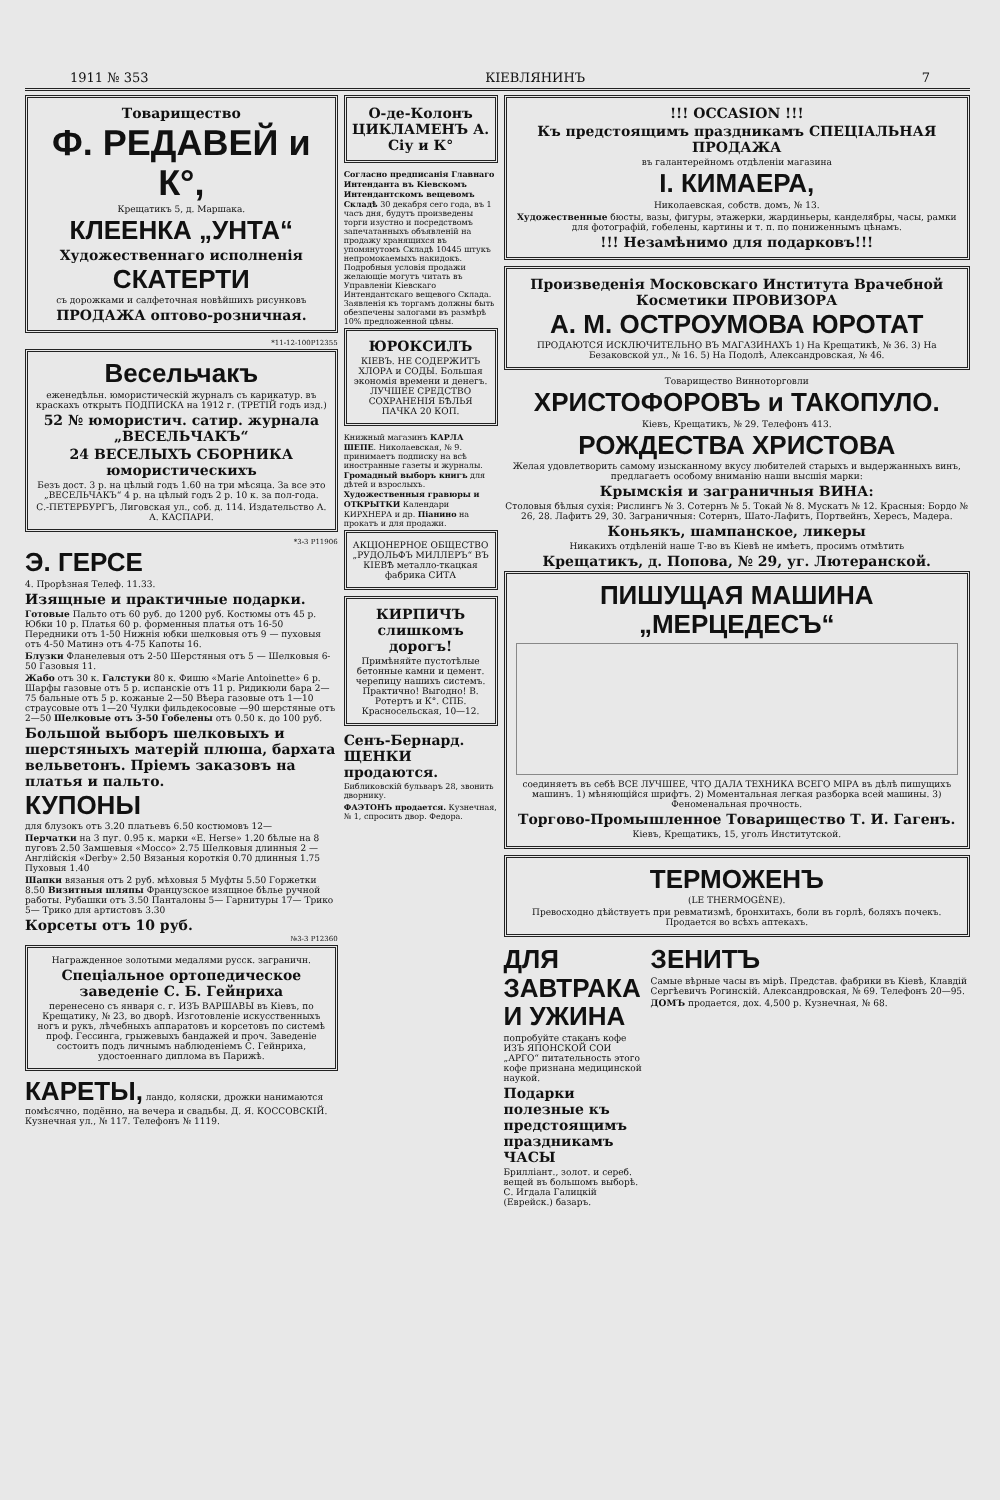1911 № 353 КІЕВЛЯНИНЪ 7
Товарищество
Ф. РЕДАВЕЙ и К°,
Крещатикъ 5, д. Маршака.
КЛЕЕНКА „УНТА“
Художественнаго исполненія
СКАТЕРТИ
съ дорожками и салфеточная новѣйшихъ рисунковъ
ПРОДАЖА оптово-розничная.
*11-12-100Р12355
Весельчакъ
еженедѣльн. юмористическій журналъ съ карикатур. въ краскахъ открытъ ПОДПИСКА на 1912 г. (ТРЕТІЙ годъ изд.)
52 № юмористич. сатир. журнала „ВЕСЕЛЬЧАКЪ“
24 ВЕСЕЛЫХЪ СБОРНИКА юмористическихъ
Безъ дост. 3 р. на цѣлый годъ 1.60 на три мѣсяца. За все это „ВЕСЕЛЬЧАКЪ“ 4 р. на цѣлый годъ 2 р. 10 к. за пол-года.
С.-ПЕТЕРБУРГЪ, Лиговская ул., соб. д. 114. Издательство А. А. КАСПАРИ.
*3-3 Р11906
Э. ГЕРСЕ
4. Прорѣзная Телеф. 11.33.
Изящные и практичные подарки.
Готовые Пальто отъ 60 руб. до 1200 руб. Костюмы отъ 45 р. Юбки 10 р. Платья 60 р. форменныя платья отъ 16-50 Передники отъ 1-50 Нижнія юбки шелковыя отъ 9 — пуховыя отъ 4-50 Матинэ отъ 4-75 Капоты 16.
Блузки Фланелевыя отъ 2-50 Шерстяныя отъ 5 — Шелковыя 6-50 Газовыя 11.
Жабо отъ 30 к. Галстуки 80 к. Фишю «Marie Antoinette» 6 р. Шарфы газовые отъ 5 р. испанскіе отъ 11 р. Ридикюли бара 2—75 бальные отъ 5 р. кожаные 2—50 Вѣера газовые отъ 1—10 страусовые отъ 1—20 Чулки фильдекосовые —90 шерстяные отъ 2—50 Шелковые отъ 3-50 Гобелены отъ 0.50 к. до 100 руб.
Большой выборъ шелковыхъ и шерстяныхъ матерій плюша, бархата вельветонъ. Пріемъ заказовъ на платья и пальто.
КУПОНЫ
для блузокъ отъ 3.20 платьевъ 6.50 костюмовъ 12—
Перчатки на 3 пуг. 0.95 к. марки «E. Herse» 1.20 бѣлые на 8 пуговъ 2.50 Замшевыя «Mocco» 2.75 Шелковыя длинныя 2 — Англійскія «Derby» 2.50 Вязаныя короткія 0.70 длинныя 1.75 Пуховыя 1.40
Шапки вязаныя отъ 2 руб. мѣховыя 5 Муфты 5.50 Горжетки 8.50 Визитныя шляпы Французское изящное бѣлье ручной работы. Рубашки отъ 3.50 Панталоны 5— Гарнитуры 17— Трико 5— Трико для артистовъ 3.30
Корсеты отъ 10 руб.
№3-3 Р12360
Награжденное золотыми медалями русск. заграничн.
Спеціальное ортопедическое заведеніе С. Б. Гейнриха
перенесено съ января с. г. ИЗЪ ВАРШАВЫ въ Кіевъ, по Крещатику, № 23, во дворѣ. Изготовленіе искусственныхъ ногъ и рукъ, лѣчебныхъ аппаратовъ и корсетовъ по системѣ проф. Гессинга, грыжевыхъ бандажей и проч. Заведеніе состоитъ подъ личнымъ наблюденіемъ С. Гейнриха, удостоеннаго диплома въ Парижѣ.
КАРЕТЫ, ландо, коляски, дрожки нанимаются помѣсячно, подённо, на вечера и свадьбы. Д. Я. КОССОВСКІЙ. Кузнечная ул., № 117. Телефонъ № 1119.
О-де-Колонъ ЦИКЛАМЕНЪ А. Сіу и К°
Согласно предписанія Главнаго Интенданта въ Кіевскомъ Интендантскомъ вещевомъ Складѣ 30 декабря сего года, въ 1 часъ дня, будутъ произведены торги изустно и посредствомъ запечатанныхъ объявленій на продажу хранящихся въ упомянутомъ Складѣ 10445 штукъ непромокаемыхъ накидокъ. Подробныя условія продажи желающіе могутъ читать въ Управленіи Кіевскаго Интендантскаго вещевого Склада. Заявленія къ торгамъ должны быть обезпечены залогами въ размѣрѣ 10% предложенной цѣны.
ЮРОКСИЛЪ
КІЕВЪ. НЕ СОДЕРЖИТЪ ХЛОРА и СОДЫ. Большая экономія времени и денегъ. ЛУЧШЕЕ СРЕДСТВО СОХРАНЕНІЯ БѢЛЬЯ ПАЧКА 20 КОП.
Книжный магазинъ КАРЛА ШЕПЕ. Николаевская, № 9. принимаетъ подписку на всѣ иностранные газеты и журналы. Громадный выборъ книгъ для дѣтей и взрослыхъ. Художественныя гравюры и ОТКРЫТКИ Календари КИРХНЕРА и др. Піанино на прокатъ и для продажи.
АКЦІОНЕРНОЕ ОБЩЕСТВО „РУДОЛЬФЪ МИЛЛЕРЪ“ ВЪ КІЕВѢ металло-ткацкая фабрика СИТА
КИРПИЧЪ слишкомъ дорогъ!
Примѣняйте пустотѣлые бетонные камни и цемент. черепицу нашихъ системъ. Практично! Выгодно! В. Ротертъ и К°. СПБ. Красносельская, 10—12.
Сенъ-Бернард. ЩЕНКИ продаются.
Библиковскій бульваръ 28, звонить дворнику.
ФАЭТОНЪ продается. Кузнечная, № 1, спросить двор. Федора.
!!! OCCASION !!!
Къ предстоящимъ праздникамъ СПЕЦІАЛЬНАЯ ПРОДАЖА
въ галантерейномъ отдѣленіи магазина
І. КИМАЕРА,
Николаевская, собств. домъ, № 13.
Художественные бюсты, вазы, фигуры, этажерки, жардиньеры, канделябры, часы, рамки для фотографій, гобелены, картины и т. п. по пониженнымъ цѣнамъ.
!!! Незамѣнимо для подарковъ!!!
Произведенія Московскаго Института Врачебной Косметики ПРОВИЗОРА
А. М. ОСТРОУМОВА ЮРОТАТ
ПРОДАЮТСЯ ИСКЛЮЧИТЕЛЬНО ВЪ МАГАЗИНАХЪ 1) На Крещатикѣ, № 36. 3) На Безаковской ул., № 16. 5) На Подолѣ, Александровская, № 46.
Товарищество Винноторговли
ХРИСТОФОРОВЪ и ТАКОПУЛО.
Кіевъ, Крещатикъ, № 29. Телефонъ 413.
РОЖДЕСТВА ХРИСТОВА
Желая удовлетворить самому изысканному вкусу любителей старыхъ и выдержанныхъ винъ, предлагаетъ особому вниманію наши высшія марки:
Крымскія и заграничныя ВИНА:
Столовыя бѣлыя сухія: Рислингъ № 3. Сотернъ № 5. Токай № 8. Мускатъ № 12. Красныя: Бордо № 26, 28. Лафитъ 29, 30. Заграничныя: Сотернъ, Шато-Лафитъ, Портвейнъ, Хересъ, Мадера.
Коньякъ, шампанское, ликеры
Никакихъ отдѣленій наше Т-во въ Кіевѣ не имѣетъ, просимъ отмѣтить
Крещатикъ, д. Попова, № 29, уг. Лютеранской.
ПИШУЩАЯ МАШИНА „МЕРЦЕДЕСЪ“
соединяетъ въ себѣ ВСЕ ЛУЧШЕЕ, ЧТО ДАЛА ТЕХНИКА ВСЕГО МІРА въ дѣлѣ пишущихъ машинъ. 1) мѣняющійся шрифтъ. 2) Моментальная легкая разборка всей машины. 3) Феноменальная прочность.
Торгово-Промышленное Товарищество Т. И. Гагенъ.
Кіевъ, Крещатикъ, 15, уголъ Институтской.
ТЕРМОЖЕНЪ
(LE THERMOGÈNE).
Превосходно дѣйствуетъ при ревматизмѣ, бронхитахъ, боли въ горлѣ, боляхъ почекъ. Продается во всѣхъ аптекахъ.
ДЛЯ ЗАВТРАКА И УЖИНА
попробуйте стаканъ кофе ИЗЪ ЯПОНСКОЙ СОИ „АРГО“ питательность этого кофе признана медицинской наукой.
Подарки полезные къ предстоящимъ праздникамъ ЧАСЫ
Брилліант., золот. и сереб. вещей въ большомъ выборѣ. С. Игдала Галицкій (Еврейск.) базаръ.
ЗЕНИТЪ
Самые вѣрные часы въ мірѣ. Представ. фабрики въ Кіевѣ, Клавдій Сергѣевичъ Рогинскій. Александровская, № 69. Телефонъ 20—95.
ДОМЪ продается, дох. 4,500 р. Кузнечная, № 68.